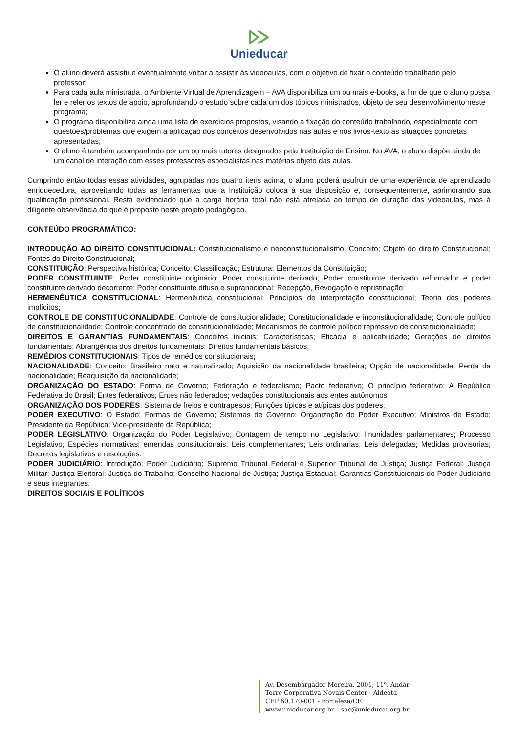Unieducar
O aluno deverá assistir e eventualmente voltar a assistir às videoaulas, com o objetivo de fixar o conteúdo trabalhado pelo professor;
Para cada aula ministrada, o Ambiente Virtual de Aprendizagem – AVA disponibiliza um ou mais e-books, a fim de que o aluno possa ler e reler os textos de apoio, aprofundando o estudo sobre cada um dos tópicos ministrados, objeto de seu desenvolvimento neste programa;
O programa disponibiliza ainda uma lista de exercícios propostos, visando a fixação do conteúdo trabalhado, especialmente com questões/problemas que exigem a aplicação dos conceitos desenvolvidos nas aulas e nos livros-texto às situações concretas apresentadas;
O aluno é também acompanhado por um ou mais tutores designados pela Instituição de Ensino. No AVA, o aluno dispõe ainda de um canal de interação com esses professores especialistas nas matérias objeto das aulas.
Cumprindo então todas essas atividades, agrupadas nos quatro itens acima, o aluno poderá usufruir de uma experiência de aprendizado enriquecedora, aproveitando todas as ferramentas que a Instituição coloca à sua disposição e, consequentemente, aprimorando sua qualificação profissional. Resta evidenciado que a carga horária total não está atrelada ao tempo de duração das videoaulas, mas à diligente observância do que é proposto neste projeto pedagógico.
CONTEÚDO PROGRAMÁTICO:
INTRODUÇÃO AO DIREITO CONSTITUCIONAL: Constitucionalismo e neoconstitucionalismo; Conceito; Objeto do direito Constitucional; Fontes do Direito Constitucional;
CONSTITUIÇÃO: Perspectiva histórica; Conceito; Classificação; Estrutura; Elementos da Constituição;
PODER CONSTITUINTE: Poder constituinte originário; Poder constituinte derivado; Poder constituinte derivado reformador e poder constituinte derivado decorrente; Poder constituinte difuso e supranacional; Recepção, Revogação e repristinação;
HERMENÊUTICA CONSTITUCIONAL: Hermenêutica constitucional; Princípios de interpretação constitucional; Teoria dos poderes implícitos;
CONTROLE DE CONSTITUCIONALIDADE: Controle de constitucionalidade; Constitucionalidade e inconstitucionalidade; Controle político de constitucionalidade; Controle concentrado de constitucionalidade; Mecanismos de controle político repressivo de constitucionalidade;
DIREITOS E GARANTIAS FUNDAMENTAIS: Conceitos iniciais; Características; Eficácia e aplicabilidade; Gerações de direitos fundamentais; Abrangência dos direitos fundamentais; Direitos fundamentais básicos;
REMÉDIOS CONSTITUCIONAIS: Tipos de remédios constitucionais;
NACIONALIDADE: Conceito; Brasileiro nato e naturalizado; Aquisição da nacionalidade brasileira; Opção de nacionalidade; Perda da nacionalidade; Reaquisição da nacionalidade;
ORGANIZAÇÃO DO ESTADO: Forma de Governo; Federação e federalismo; Pacto federativo; O princípio federativo; A República Federativa do Brasil; Entes federativos; Entes não federados; vedações constitucionais aos entes autônomos;
ORGANIZAÇÃO DOS PODERES: Sistema de freios e contrapesos; Funções típicas e atípicas dos poderes;
PODER EXECUTIVO: O Estado; Formas de Governo; Sistemas de Governo; Organização do Poder Executivo; Ministros de Estado; Presidente da República; Vice-presidente da República;
PODER LEGISLATIVO: Organização do Poder Legislativo; Contagem de tempo no Legislativo; Imunidades parlamentares; Processo Legislativo; Espécies normativas; emendas constitucionais; Leis complementares; Leis ordinárias; Leis delegadas; Medidas provisórias; Decretos legislativos e resoluções.
PODER JUDICIÁRIO: Introdução; Poder Judiciário; Supremo Tribunal Federal e Superior Tribunal de Justiça; Justiça Federal; Justiça Militar; Justiça Eleitoral; Justiça do Trabalho; Conselho Nacional de Justiça; Justiça Estadual; Garantias Constitucionais do Poder Judiciário e seus integrantes.
DIREITOS SOCIAIS E POLÍTICOS
Av. Desembargador Moreira, 2001, 11º. Andar
Torre Corporativa Novais Center - Aldeota
CEP 60.170-001 - Fortaleza/CE
www.unieducar.org.br – sac@unieducar.org.br